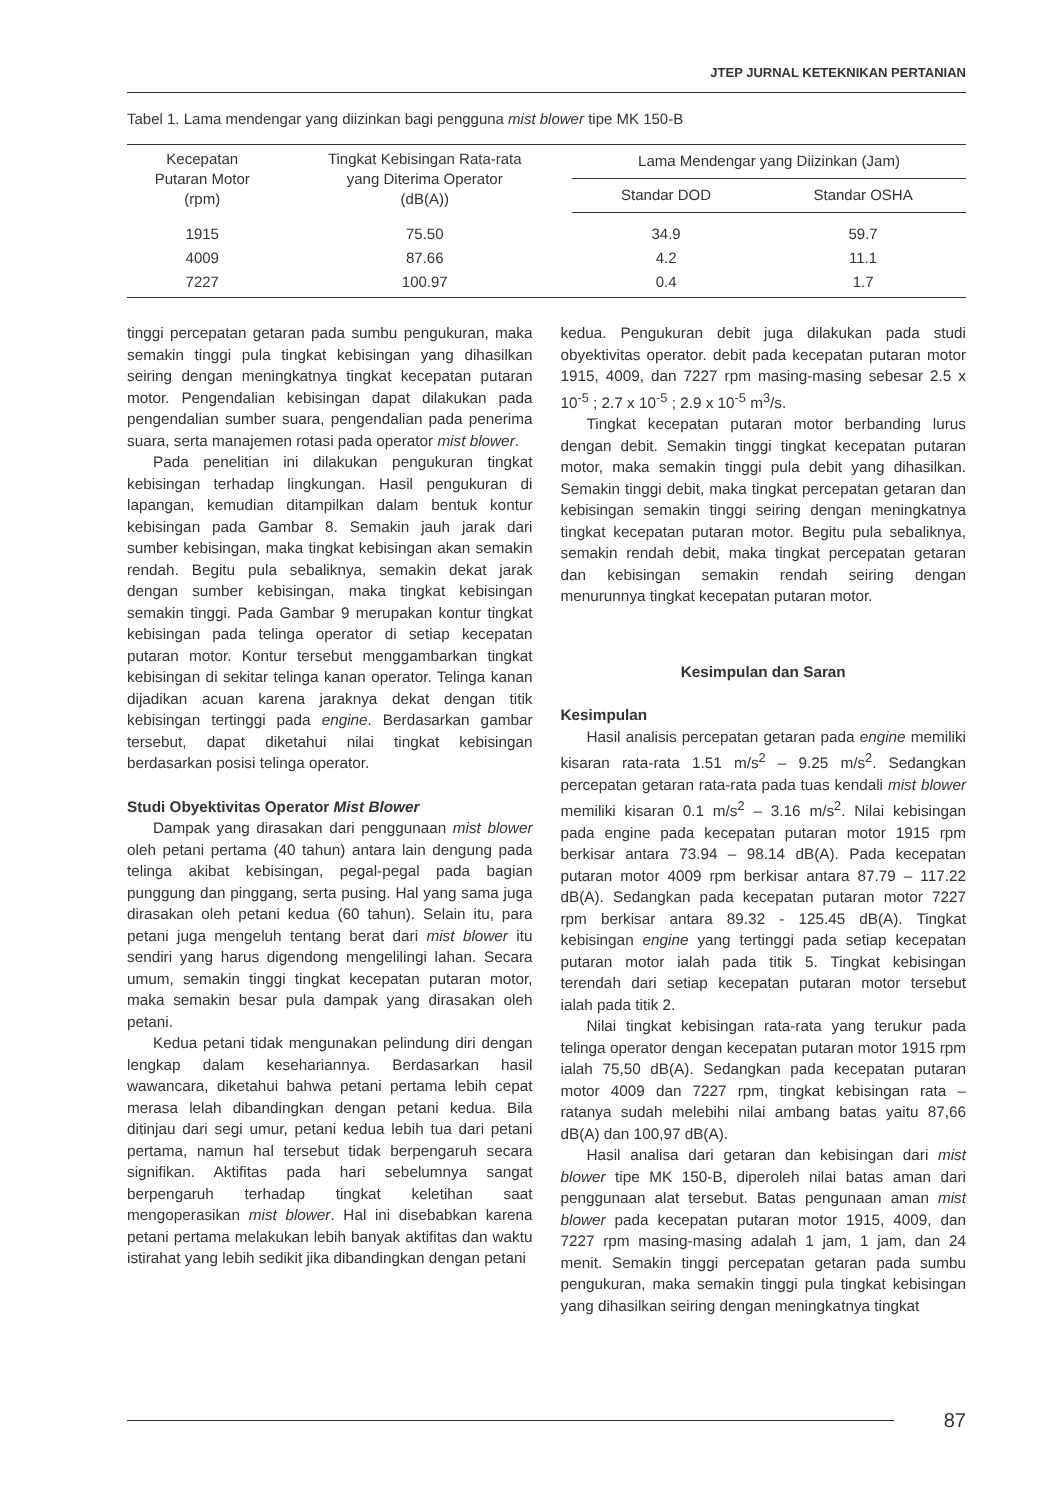JTEP JURNAL KETEKNIKAN PERTANIAN
Tabel 1. Lama mendengar yang diizinkan bagi pengguna mist blower tipe MK 150-B
| Kecepatan Putaran Motor (rpm) | Tingkat Kebisingan Rata-rata yang Diterima Operator (dB(A)) | Lama Mendengar yang Diizinkan (Jam) | |
| --- | --- | --- | --- |
| | | Standar DOD | Standar OSHA |
| 1915 | 75.50 | 34.9 | 59.7 |
| 4009 | 87.66 | 4.2 | 11.1 |
| 7227 | 100.97 | 0.4 | 1.7 |
tinggi percepatan getaran pada sumbu pengukuran, maka semakin tinggi pula tingkat kebisingan yang dihasilkan seiring dengan meningkatnya tingkat kecepatan putaran motor. Pengendalian kebisingan dapat dilakukan pada pengendalian sumber suara, pengendalian pada penerima suara, serta manajemen rotasi pada operator mist blower.
Pada penelitian ini dilakukan pengukuran tingkat kebisingan terhadap lingkungan. Hasil pengukuran di lapangan, kemudian ditampilkan dalam bentuk kontur kebisingan pada Gambar 8. Semakin jauh jarak dari sumber kebisingan, maka tingkat kebisingan akan semakin rendah. Begitu pula sebaliknya, semakin dekat jarak dengan sumber kebisingan, maka tingkat kebisingan semakin tinggi. Pada Gambar 9 merupakan kontur tingkat kebisingan pada telinga operator di setiap kecepatan putaran motor. Kontur tersebut menggambarkan tingkat kebisingan di sekitar telinga kanan operator. Telinga kanan dijadikan acuan karena jaraknya dekat dengan titik kebisingan tertinggi pada engine. Berdasarkan gambar tersebut, dapat diketahui nilai tingkat kebisingan berdasarkan posisi telinga operator.
Studi Obyektivitas Operator Mist Blower
Dampak yang dirasakan dari penggunaan mist blower oleh petani pertama (40 tahun) antara lain dengung pada telinga akibat kebisingan, pegal-pegal pada bagian punggung dan pinggang, serta pusing. Hal yang sama juga dirasakan oleh petani kedua (60 tahun). Selain itu, para petani juga mengeluh tentang berat dari mist blower itu sendiri yang harus digendong mengelilingi lahan. Secara umum, semakin tinggi tingkat kecepatan putaran motor, maka semakin besar pula dampak yang dirasakan oleh petani.
Kedua petani tidak mengunakan pelindung diri dengan lengkap dalam kesehariannya. Berdasarkan hasil wawancara, diketahui bahwa petani pertama lebih cepat merasa lelah dibandingkan dengan petani kedua. Bila ditinjau dari segi umur, petani kedua lebih tua dari petani pertama, namun hal tersebut tidak berpengaruh secara signifikan. Aktifitas pada hari sebelumnya sangat berpengaruh terhadap tingkat keletihan saat mengoperasikan mist blower. Hal ini disebabkan karena petani pertama melakukan lebih banyak aktifitas dan waktu istirahat yang lebih sedikit jika dibandingkan dengan petani
kedua. Pengukuran debit juga dilakukan pada studi obyektivitas operator. debit pada kecepatan putaran motor 1915, 4009, dan 7227 rpm masing-masing sebesar 2.5 x 10<sup>-5</sup> ; 2.7 x 10<sup>-5</sup> ; 2.9 x 10<sup>-5</sup> m<sup>3</sup>/s.
Tingkat kecepatan putaran motor berbanding lurus dengan debit. Semakin tinggi tingkat kecepatan putaran motor, maka semakin tinggi pula debit yang dihasilkan. Semakin tinggi debit, maka tingkat percepatan getaran dan kebisingan semakin tinggi seiring dengan meningkatnya tingkat kecepatan putaran motor. Begitu pula sebaliknya, semakin rendah debit, maka tingkat percepatan getaran dan kebisingan semakin rendah seiring dengan menurunnya tingkat kecepatan putaran motor.
Kesimpulan dan Saran
Kesimpulan
Hasil analisis percepatan getaran pada engine memiliki kisaran rata-rata 1.51 m/s<sup>2</sup> – 9.25 m/s<sup>2</sup>. Sedangkan percepatan getaran rata-rata pada tuas kendali mist blower memiliki kisaran 0.1 m/s<sup>2</sup> – 3.16 m/s<sup>2</sup>. Nilai kebisingan pada engine pada kecepatan putaran motor 1915 rpm berkisar antara 73.94 – 98.14 dB(A). Pada kecepatan putaran motor 4009 rpm berkisar antara 87.79 – 117.22 dB(A). Sedangkan pada kecepatan putaran motor 7227 rpm berkisar antara 89.32 - 125.45 dB(A). Tingkat kebisingan engine yang tertinggi pada setiap kecepatan putaran motor ialah pada titik 5. Tingkat kebisingan terendah dari setiap kecepatan putaran motor tersebut ialah pada titik 2.
Nilai tingkat kebisingan rata-rata yang terukur pada telinga operator dengan kecepatan putaran motor 1915 rpm ialah 75,50 dB(A). Sedangkan pada kecepatan putaran motor 4009 dan 7227 rpm, tingkat kebisingan rata – ratanya sudah melebihi nilai ambang batas yaitu 87,66 dB(A) dan 100,97 dB(A).
Hasil analisa dari getaran dan kebisingan dari mist blower tipe MK 150-B, diperoleh nilai batas aman dari penggunaan alat tersebut. Batas pengunaan aman mist blower pada kecepatan putaran motor 1915, 4009, dan 7227 rpm masing-masing adalah 1 jam, 1 jam, dan 24 menit. Semakin tinggi percepatan getaran pada sumbu pengukuran, maka semakin tinggi pula tingkat kebisingan yang dihasilkan seiring dengan meningkatnya tingkat
87